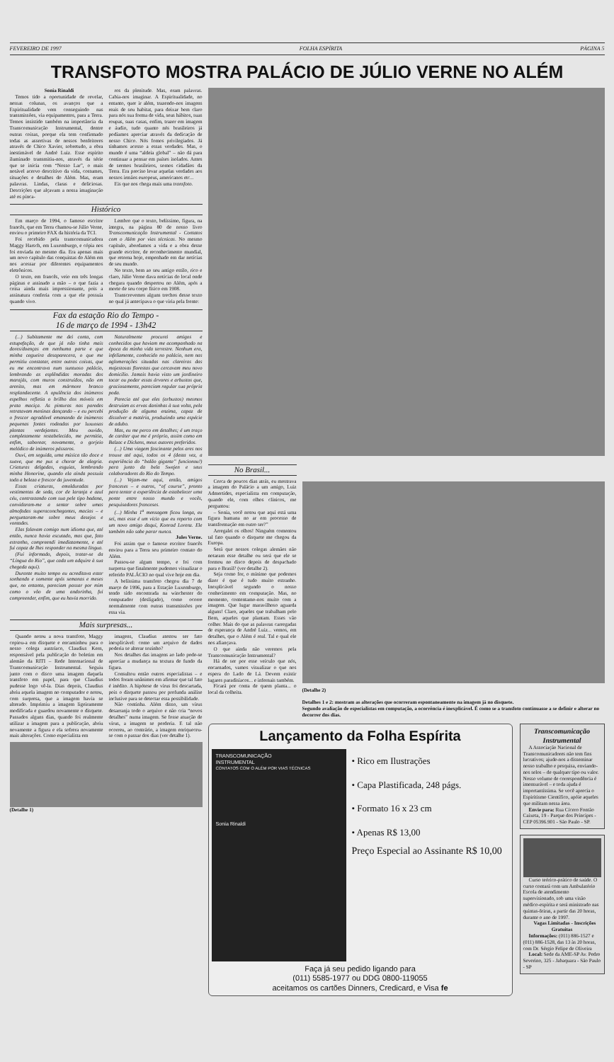FEVEREIRO DE 1997 FOLHA ESPÍRITA PÁGINA 5
TRANSFOTO MOSTRA PALÁCIO DE JÚLIO VERNE NO ALÉM
Sonia Rinaldi
Temos tido a oportunidade de revelar, nessas colunas, os avanços que a Espiritualidade vem conseguindo nas transmissões, via equipamentos, para a Terra. Temos insistido também na importância da Transcomunicação Instrumental, dentre outras coisas, porque ela tem confirmado todas as assertivas de nossos benfeitores através de Chico Xavier, sobretudo, a obra inestimável de André Luiz. Esse espírito iluminado transmitiu-nos, através da série que se inicia com “Nosso Lar”, o mais notável acervo descritivo da vida, costumes, situações e detalhes do Além. Mas, eram palavras. Lindas, claras e deliciosas. Descrições que alçavam a nossa imaginação até os pínca-
ros da plenitude. Mas, eram palavras. Cabia-nos imaginar. A Espiritualidade, no entanto, quer ir além, trazendo-nos imagens reais de seu habitat, para deixar bem claro para nós sua forma de vida, seus hábitos, suas roupas, suas casas, enfim, trazer em imagem e áudio, tudo quanto nós brasileiros já podíamos apreciar através da dedicação de nosso Chico. Nós fomos privilegiados. Já tínhamos acesso a essas verdades. Mas, o mundo é uma “aldeia global” – não dá para continuar a pensar em países isolados. Antes de sermos brasileiros, somos cidadãos da Terra. Era preciso levar aquelas verdades aos nossos irmãos europeus, americanos etc...
Eis que nos chega mais uma transfoto.
Histórico
Em março de 1994, o famoso escritor francês, que em Terra chamou-se Júlio Verne, enviou o primeiro FAX da história da TCI.
Foi recebido pela transcomunicadora Maggy Harsch, em Luxemburgo, e cópia nos foi enviada no mesmo dia. Era apenas mais um novo capítulo das conquistas do Além em nos acessar por diferentes equipamentos eletrônicos.
O texto, em francês, veio em três longas páginas e assinado a mão – o que fazia a coisa ainda mais impressionante, pois a assinatura conferia com a que ele possuía quando vivo.
Lembro que o texto, belíssimo, figura, na íntegra, na página 80 de nosso livro Transcomunicação Instrumental - Contatos com o Além por vias técnicas. No mesmo capítulo, abordamos a vida e a obra desse grande escritor, de reconhecimento mundial, que retorna hoje, empenhado em dar notícias de seu mundo.
No texto, bem ao seu antigo estilo, rico e claro, Júlio Verne dava notícias do local onde chegara quando despertou no Além, após a morte de seu corpo físico em 1908.
Transcrevemos alguns trechos desse texto no qual já antecipava o que viria pela frente:
Fax da estação Rio do Tempo -
16 de março de 1994 - 13h42
(...) Subitamente me dei conta, com estupefação, de que já não tinha mais dores/doenças em nenhuma parte e que minha cegueira desaparecera, o que me permitiu constatar, entre outras coisas, que eu me encontrava num suntuoso palácio, lembrando as esplêndidas moradas dos marajás, com muros construídos, não em arenito, mas em mármore branco resplandecente. A opulência dos inúmeros espelhos refletia o brilho dos móveis em prata maciça. As pinturas nas paredes retratavam meninas dançando – e eu percebi o frescor agradável emanando de inúmeras pequenas fontes rodeadas por luxuosas plantas verdejantes. Meu ouvido, completamente restabelecido, me permitia, enfim, saborear, novamente, o gorjeio melódico de inúmeros pássaros.
Ouvi, em seguida, uma música tão doce e suave, que me pus a chorar de alegria. Criaturas delgadas, esguias, lembrando minha Honorine, quando ela ainda possuía toda a beleza e frescor da juventude.
Essas criaturas, emolduradas por vestimentas de seda, cor de laranja e azul céu, contrastando com sua pele tipo badana, convidaram-me a sentar sobre umas almofadas superaconchegantes, macias – e perguntaram-me sobre meus desejos e vontades.
Elas falavam comigo num idioma que, até então, nunca havia escutado, mas que, fato estranho, compreendi imediatamente, e até fui capaz de lhes responder na mesma língua.
(Fui informado, depois, tratar-se da “Língua do Rio”, que cada um adquire à sua chegada aqui).
Durante muito tempo eu acreditava estar sonhando e somente após semanas e meses que, no entanto, pareciam passar por mim como o vôo de uma andorinha, fui compreender, enfim, que eu havia morrido.
Naturalmente procurei amigos e conhecidos que haviam me acompanhado na época da minha vida terrestre. Nenhum era, infelizmente, conhecido no palácio, nem nas aglomerações situadas nas clareiras das majestosas florestas que cercavam meu novo domicílio. Jamais havia visto um jardineiro tocar ou podar essas árvores e arbustos que, graciosamente, pareciam regular sua própria poda.
Parecia até que eles (arbustos) mesmos destruíam as ervas daninhas à sua volta, pela produção de alguma enzima, capaz de dissolver a matéria, produzindo uma espécie de adubo.
Mas, eu me perco em detalhes; é um traço de caráter que me é próprio, assim como em Balzac e Dickens, meus autores preferidos.
(...) Uma viagem fascinante pelos ares nos trouxe até aqui, todos os 4 (desta vez, a experiência do “balão gigante” funcionou!) para junto da bela Swejen e seus colaboradores do Rio do Tempo.
(...) Vejam-me aqui, então, amigos franceses – e outros, “of course”, pronto para tentar a experiência de estabelecer uma ponte entre nosso mundo e vocês, pesquisadores franceses.
(...) Minha 1<sup>a</sup> mensagem ficou longa, eu sei, mas esse é um vício que eu reparto com um novo amigo daqui, Konrad Lorenz. Ele também não sabe parar nunca.
Jules Verne.
Foi assim que o famoso escritor francês enviou para a Terra seu primeiro contato do Além.
Passou-se algum tempo, e foi com surpresa que finalmente pudemos visualizar o referido PALÁCIO no qual vive hoje em dia.
A belíssima transfoto chegou dia 7 de março de 1996, para a Estação Luxemburgo, tendo sido encontrada na winchester do computador (desligado), como ocorre normalmente com outras transmissões por essa via.
Mais surpresas...
Quando notou a nova transfoto, Maggy copiou-a em disquete e encaminhou para o nosso colega austríaco, Claudius Kern, responsável pela publicação do boletim em alemão da RITI – Rede Internacional de Transcomunicação Instrumental. Seguiu junto com o disco uma imagem daquela transfoto em papel, para que Claudius pudesse logo vê-la. Dias depois, Claudius abriu aquela imagem no computador e notou, com surpresa, que a imagem havia se alterado. Imprimiu a imagem ligeiramente modificada e guardou novamente o disquete. Passados alguns dias, quando foi realmente utilizar a imagem para a publicação, abriu novamente a figura e ela sofrera novamente mais alterações. Como especialista em
imagens, Claudius atestou ser fato inexplicável: como um arquivo de dados poderia se alterar sozinho?
Nos detalhes das imagens ao lado pode-se apreciar a mudança na textura de fundo da figura.
Consultou então outros especialistas – e todos foram unânimes em afirmar que tal fato é inédito. A hipótese de vírus foi descartada, pois o disquete passou por profunda análise inclusive para se detectar essa possibilidade.
Não continha. Além disso, um vírus desarranja todo o arquivo e não cria “novos detalhes” numa imagem. Se fosse atuação de vírus, a imagem se perderia. E tal não ocorreu, ao contrário, a imagem enriqueceu-se com o passar dos dias (ver detalhe 1).
(Detalhe 1)
No Brasil...
Cerca de poucos dias atrás, eu mostrava a imagem do Palácio a um amigo, Luiz Admertides, especialista em computação, quando ele, com olhos clínicos, me perguntou:
– Sonia, você notou que aqui está uma figura humana no ar em processo de transformação em outro ser?”
Arregalei os olhos! Ninguém comentou tal fato quando o disquete me chegou da Europa.
Será que nossos colegas alemães não notaram esse detalhe ou será que ele se formou no disco depois de despachado para o Brasil? (ver detalhe 2).
Seja como for, o mínimo que podemos dizer é que é tudo muito estranho. Inexplicável segundo o nosso conhecimento em computação. Mas, no momento, contentamo-nos muito com a imagem. Que lugar maravilhoso aguarda alguns! Claro, aqueles que trabalham pelo Bem, aqueles que plantam. Esses vão colher. Mais do que as palavras carregadas de esperança de André Luiz... vemos, em detalhes, que o Além é real. Tal e qual ele nos afiançava.
O que ainda não veremos pela Transcomunicação Instrumental?
Há de ser por esse veículo que nós, encarnados, vamos visualizar o que nos espera do Lado de Lá. Devem existir lugares paradisíacos... e infernais também.
Ficará por conta de quem planta... o local da colheita.
(Detalhe 2)
Detalhes 1 e 2: mostram as alterações que ocorreram espontaneamente na imagem já no disquete.
Segundo avaliação de especialistas em computação, a ocorrência é inexplicável. É como se a transfoto continuasse a se definir e alterar no decorrer dos dias.
Lançamento da Folha Espírita
TRANSCOMUNICAÇÃO
INSTRUMENTAL
CONTATOS COM O ALÉM POR VIAS TÉCNICAS
Sonia Rinaldi
• Rico em Ilustrações
• Capa Plastificada, 248 págs.
• Formato 16 x 23 cm
• Apenas R$ 13,00
Preço Especial ao Assinante R$ 10,00
Faça já seu pedido ligando para
(011) 5585-1977 ou DDG 0800-119055
aceitamos os cartões Dinners, Credicard, e Visa fe
Transcomunicação Instrumental
A Associação Nacional de Transcomunicadores não tem fins lucrativos; ajude-nos a disseminar nosso trabalho e pesquisa, enviando-nos selos – de qualquer tipo ou valor. Nosso volume de correspondência é imensurável – e toda ajuda é importantíssima. Se você aprecia o Espiritismo Científico, apóie aqueles que militam nessa área.
Envie para: Rua Cícero Fontão Caixeta, 19 - Parque dos Príncipes - CEP 05396.901 - São Paulo - SP.
Curso teórico-prático de saúde. O curso contará com um Ambulatório Escola de atendimento supervisionado, sob uma visão médico-espírita e será ministrado nas quintas-feiras, a partir das 20 horas, durante o ano de 1997.
Vagas Limitadas - Inscrições Gratuitas
Informações: (011) 886-1527 e (011) 886-1528, das 13 às 20 horas, com Dr. Sérgio Felipe de Oliveira
Local: Sede da AME-SP Av. Pedro Severino, 325 - Jabaquara - São Paulo - SP